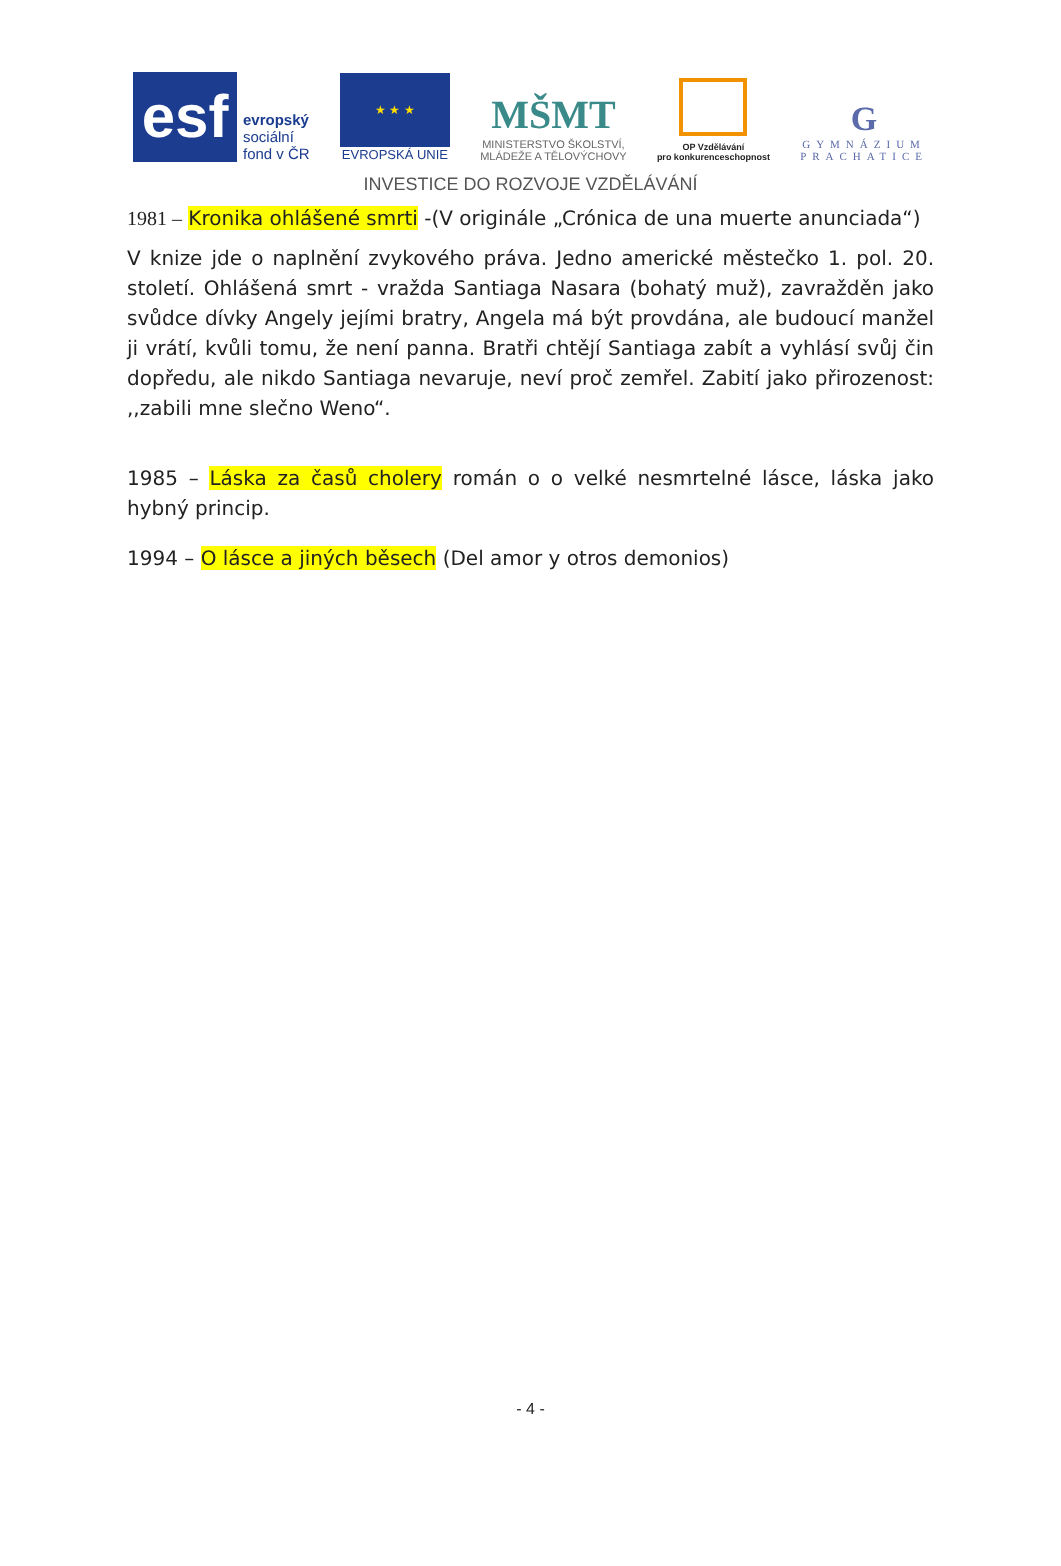esf
evropský
sociální
fond v ČR
★ ★ ★
EVROPSKÁ UNIE
MŠMT
MINISTERSTVO ŠKOLSTVÍ,
MLÁDEŽE A TĚLOVÝCHOVY
OP Vzdělávání
pro konkurenceschopnost
G
GYMNÁZIUM
PRACHATICE
INVESTICE DO ROZVOJE VZDĚLÁVÁNÍ
1981 – Kronika ohlášené smrti -(V originále „Crónica de una muerte anunciada“)
V knize jde o naplnění zvykového práva. Jedno americké městečko 1. pol. 20. století. Ohlášená smrt - vražda Santiaga Nasara (bohatý muž), zavražděn jako svůdce dívky Angely jejími bratry, Angela má být provdána, ale budoucí manžel ji vrátí, kvůli tomu, že není panna. Bratři chtějí Santiaga zabít a vyhlásí svůj čin dopředu, ale nikdo Santiaga nevaruje, neví proč zemřel. Zabití jako přirozenost: ,,zabili mne slečno Weno“.
1985 – Láska za časů cholery román o o velké nesmrtelné lásce, láska jako hybný princip.
1994 – O lásce a jiných běsech (Del amor y otros demonios)
- 4 -